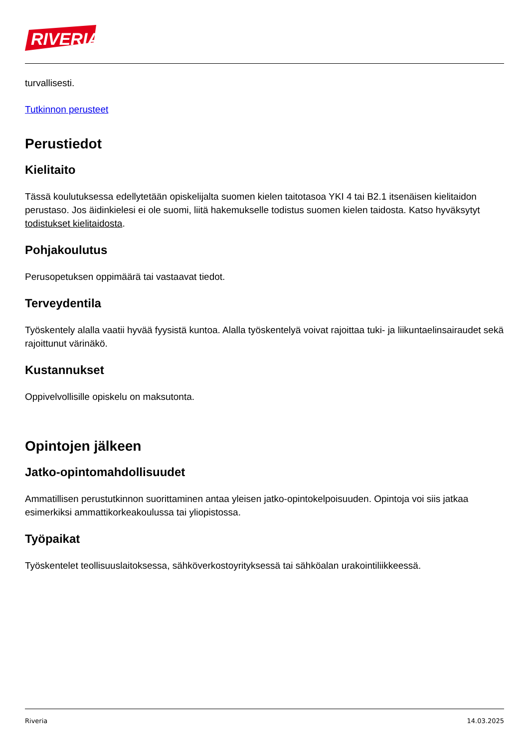RIVERIA
turvallisesti.
Tutkinnon perusteet
Perustiedot
Kielitaito
Tässä koulutuksessa edellytetään opiskelijalta suomen kielen taitotasoa YKI 4 tai B2.1 itsenäisen kielitaidon perustaso. Jos äidinkielesi ei ole suomi, liitä hakemukselle todistus suomen kielen taidosta. Katso hyväksytyt todistukset kielitaidosta.
Pohjakoulutus
Perusopetuksen oppimäärä tai vastaavat tiedot.
Terveydentila
Työskentely alalla vaatii hyvää fyysistä kuntoa. Alalla työskentelyä voivat rajoittaa tuki- ja liikuntaelinsairaudet sekä rajoittunut värinäkö.
Kustannukset
Oppivelvollisille opiskelu on maksutonta.
Opintojen jälkeen
Jatko-opintomahdollisuudet
Ammatillisen perustutkinnon suorittaminen antaa yleisen jatko-opintokelpoisuuden. Opintoja voi siis jatkaa esimerkiksi ammattikorkeakoulussa tai yliopistossa.
Työpaikat
Työskentelet teollisuuslaitoksessa, sähköverkostoyrityksessä tai sähköalan urakointiliikkeessä.
Riveria 14.03.2025